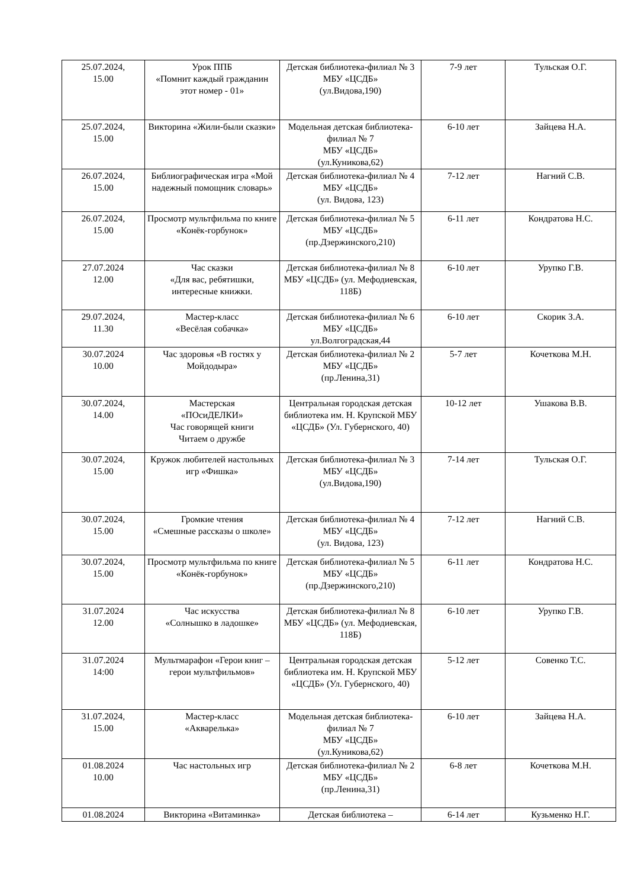| 25.07.2024, 15.00 | Урок ППБ «Помнит каждый гражданин этот номер - 01» | Детская библиотека-филиал № 3 МБУ «ЦСДБ» (ул.Видова,190) | 7-9 лет | Тульская О.Г. |
| 25.07.2024, 15.00 | Викторина «Жили-были сказки» | Модельная детская библиотека-филиал № 7 МБУ «ЦСДБ» (ул.Куникова,62) | 6-10 лет | Зайцева Н.А. |
| 26.07.2024, 15.00 | Библиографическая игра «Мой надежный помощник словарь» | Детская библиотека-филиал № 4 МБУ «ЦСДБ» (ул. Видова, 123) | 7-12 лет | Нагний С.В. |
| 26.07.2024, 15.00 | Просмотр мультфильма по книге «Конёк-горбунок» | Детская библиотека-филиал № 5 МБУ «ЦСДБ» (пр.Дзержинского,210) | 6-11 лет | Кондратова Н.С. |
| 27.07.2024 12.00 | Час сказки «Для вас, ребятишки, интересные книжки. | Детская библиотека-филиал № 8 МБУ «ЦСДБ» (ул. Мефодиевская, 118Б) | 6-10 лет | Урупко Г.В. |
| 29.07.2024, 11.30 | Мастер-класс «Весёлая собачка» | Детская библиотека-филиал № 6 МБУ «ЦСДБ» ул.Волгоградская,44 | 6-10 лет | Скорик З.А. |
| 30.07.2024 10.00 | Час здоровья «В гостях у Мойдодыра» | Детская библиотека-филиал № 2 МБУ «ЦСДБ» (пр.Ленина,31) | 5-7 лет | Кочеткова М.Н. |
| 30.07.2024, 14.00 | Мастерская «ПОсиДЕЛКИ» Час говорящей книги Читаем о дружбе | Центральная городская детская библиотека им. Н. Крупской МБУ «ЦСДБ» (Ул. Губернского, 40) | 10-12 лет | Ушакова В.В. |
| 30.07.2024, 15.00 | Кружок любителей настольных игр «Фишка» | Детская библиотека-филиал № 3 МБУ «ЦСДБ» (ул.Видова,190) | 7-14 лет | Тульская О.Г. |
| 30.07.2024, 15.00 | Громкие чтения «Смешные рассказы о школе» | Детская библиотека-филиал № 4 МБУ «ЦСДБ» (ул. Видова, 123) | 7-12 лет | Нагний С.В. |
| 30.07.2024, 15.00 | Просмотр мультфильма по книге «Конёк-горбунок» | Детская библиотека-филиал № 5 МБУ «ЦСДБ» (пр.Дзержинского,210) | 6-11 лет | Кондратова Н.С. |
| 31.07.2024 12.00 | Час искусства «Солнышко в ладошке» | Детская библиотека-филиал № 8 МБУ «ЦСДБ» (ул. Мефодиевская, 118Б) | 6-10 лет | Урупко Г.В. |
| 31.07.2024 14:00 | Мультмарафон «Герои книг – герои мультфильмов» | Центральная городская детская библиотека им. Н. Крупской МБУ «ЦСДБ» (Ул. Губернского, 40) | 5-12 лет | Совенко Т.С. |
| 31.07.2024, 15.00 | Мастер-класс «Акварелька» | Модельная детская библиотека-филиал № 7 МБУ «ЦСДБ» (ул.Куникова,62) | 6-10 лет | Зайцева Н.А. |
| 01.08.2024 10.00 | Час настольных игр | Детская библиотека-филиал № 2 МБУ «ЦСДБ» (пр.Ленина,31) | 6-8 лет | Кочеткова М.Н. |
| 01.08.2024 | Викторина «Витаминка» | Детская библиотека – | 6-14 лет | Кузьменко Н.Г. |